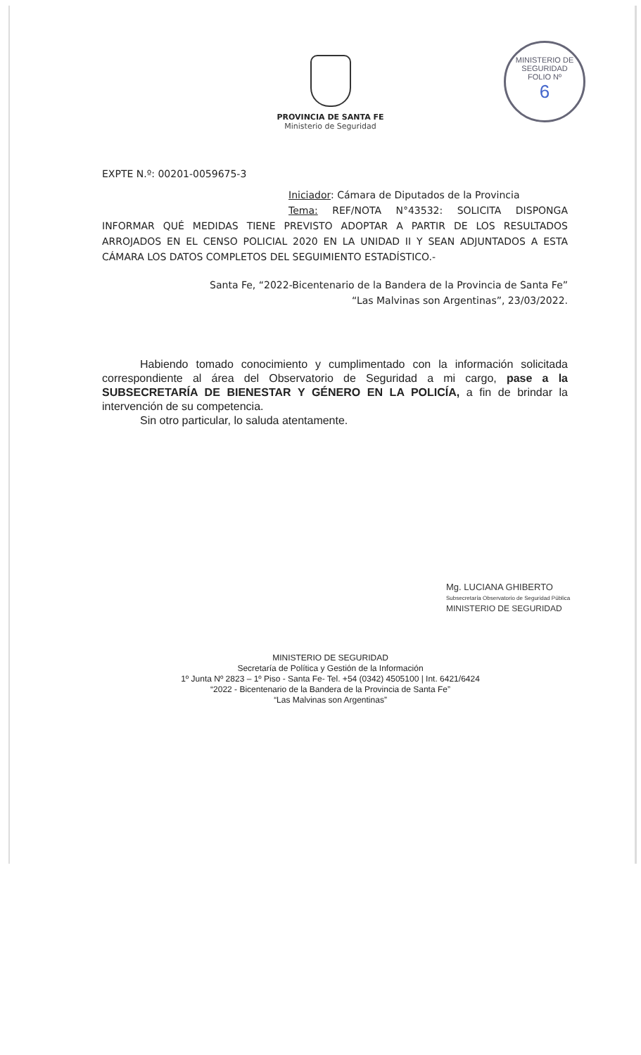MINISTERIO DE SEGURIDAD
FOLIO Nº
6
PROVINCIA DE SANTA FE
Ministerio de Seguridad
EXPTE N.º: 00201-0059675-3
Iniciador: Cámara de Diputados de la Provincia
Tema: REF/NOTA N°43532: SOLICITA DISPONGA INFORMAR QUÉ MEDIDAS TIENE PREVISTO ADOPTAR A PARTIR DE LOS RESULTADOS ARROJADOS EN EL CENSO POLICIAL 2020 EN LA UNIDAD II Y SEAN ADJUNTADOS A ESTA CÁMARA LOS DATOS COMPLETOS DEL SEGUIMIENTO ESTADÍSTICO.-
Santa Fe, “2022-Bicentenario de la Bandera de la Provincia de Santa Fe”
“Las Malvinas son Argentinas”, 23/03/2022.
Habiendo tomado conocimiento y cumplimentado con la información solicitada correspondiente al área del Observatorio de Seguridad a mi cargo, pase a la SUBSECRETARÍA DE BIENESTAR Y GÉNERO EN LA POLICÍA, a fin de brindar la intervención de su competencia.
Sin otro particular, lo saluda atentamente.
MINISTERIO DE SEGURIDAD
Secretaría de Política y Gestión de la Información
1º Junta Nº 2823 – 1º Piso - Santa Fe- Tel. +54 (0342) 4505100 | Int. 6421/6424
“2022 - Bicentenario de la Bandera de la Provincia de Santa Fe”
“Las Malvinas son Argentinas”
Mg. LUCIANA GHIBERTO
Subsecretaría Observatorio de Seguridad Pública
MINISTERIO DE SEGURIDAD